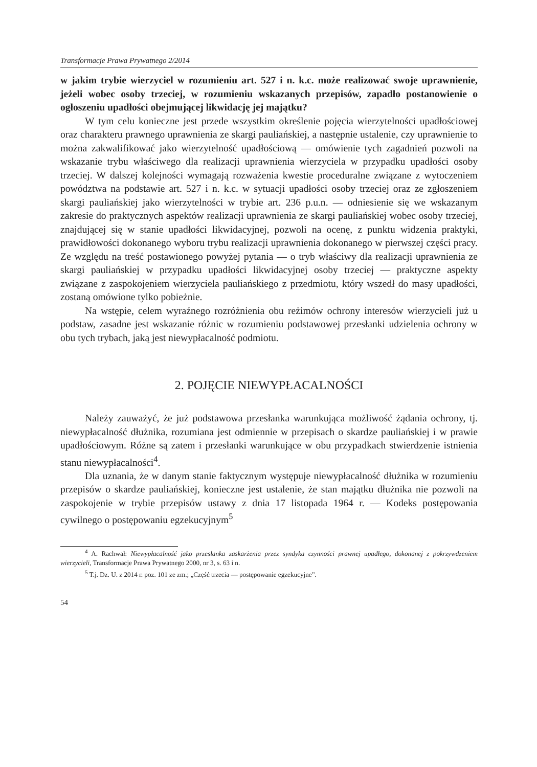Transformacje Prawa Prywatnego 2/2014
w jakim trybie wierzyciel w rozumieniu art. 527 i n. k.c. może realizować swoje uprawnienie, jeżeli wobec osoby trzeciej, w rozumieniu wskazanych przepisów, zapadło postanowienie o ogłoszeniu upadłości obejmującej likwidację jej majątku?
W tym celu konieczne jest przede wszystkim określenie pojęcia wierzytelności upadłościowej oraz charakteru prawnego uprawnienia ze skargi pauliańskiej, a następnie ustalenie, czy uprawnienie to można zakwalifikować jako wierzytelność upadłościową — omówienie tych zagadnień pozwoli na wskazanie trybu właściwego dla realizacji uprawnienia wierzyciela w przypadku upadłości osoby trzeciej. W dalszej kolejności wymagają rozważenia kwestie proceduralne związane z wytoczeniem powództwa na podstawie art. 527 i n. k.c. w sytuacji upadłości osoby trzeciej oraz ze zgłoszeniem skargi pauliańskiej jako wierzytelności w trybie art. 236 p.u.n. — odniesienie się we wskazanym zakresie do praktycznych aspektów realizacji uprawnienia ze skargi pauliańskiej wobec osoby trzeciej, znajdującej się w stanie upadłości likwidacyjnej, pozwoli na ocenę, z punktu widzenia praktyki, prawidłowości dokonanego wyboru trybu realizacji uprawnienia dokonanego w pierwszej części pracy. Ze względu na treść postawionego powyżej pytania — o tryb właściwy dla realizacji uprawnienia ze skargi pauliańskiej w przypadku upadłości likwidacyjnej osoby trzeciej — praktyczne aspekty związane z zaspokojeniem wierzyciela pauliańskiego z przedmiotu, który wszedł do masy upadłości, zostaną omówione tylko pobieżnie.
Na wstępie, celem wyraźnego rozróżnienia obu reżimów ochrony interesów wierzycieli już u podstaw, zasadne jest wskazanie różnic w rozumieniu podstawowej przesłanki udzielenia ochrony w obu tych trybach, jaką jest niewypłacalność podmiotu.
2. POJĘCIE NIEWYPŁACALNOŚCI
Należy zauważyć, że już podstawowa przesłanka warunkująca możliwość żądania ochrony, tj. niewypłacalność dłużnika, rozumiana jest odmiennie w przepisach o skardze pauliańskiej i w prawie upadłościowym. Różne są zatem i przesłanki warunkujące w obu przypadkach stwierdzenie istnienia stanu niewypłacalności<sup>4</sup>.
Dla uznania, że w danym stanie faktycznym występuje niewypłacalność dłużnika w rozumieniu przepisów o skardze pauliańskiej, konieczne jest ustalenie, że stan majątku dłużnika nie pozwoli na zaspokojenie w trybie przepisów ustawy z dnia 17 listopada 1964 r. — Kodeks postępowania cywilnego o postępowaniu egzekucyjnym<sup>5</sup>
<sup>4</sup> A. Rachwał: Niewypłacalność jako przesłanka zaskarżenia przez syndyka czynności prawnej upadłego, dokonanej z pokrzywdzeniem wierzycieli, Transformacje Prawa Prywatnego 2000, nr 3, s. 63 i n.
<sup>5</sup> T.j. Dz. U. z 2014 r. poz. 101 ze zm.; „Część trzecia — postępowanie egzekucyjne”.
54